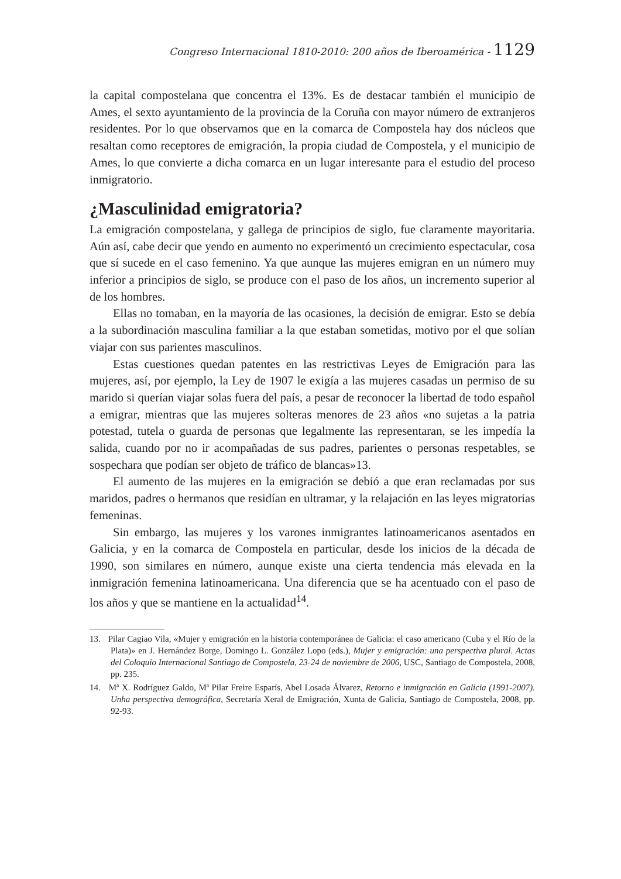Congreso Internacional 1810-2010: 200 años de Iberoamérica - 1129
la capital compostelana que concentra el 13%. Es de destacar también el municipio de Ames, el sexto ayuntamiento de la provincia de la Coruña con mayor número de extranjeros residentes. Por lo que observamos que en la comarca de Compostela hay dos núcleos que resaltan como receptores de emigración, la propia ciudad de Compostela, y el municipio de Ames, lo que convierte a dicha comarca en un lugar interesante para el estudio del proceso inmigratorio.
¿Masculinidad emigratoria?
La emigración compostelana, y gallega de principios de siglo, fue claramente mayoritaria. Aún así, cabe decir que yendo en aumento no experimentó un crecimiento espectacular, cosa que sí sucede en el caso femenino. Ya que aunque las mujeres emigran en un número muy inferior a principios de siglo, se produce con el paso de los años, un incremento superior al de los hombres.
Ellas no tomaban, en la mayoría de las ocasiones, la decisión de emigrar. Esto se debía a la subordinación masculina familiar a la que estaban sometidas, motivo por el que solían viajar con sus parientes masculinos.
Estas cuestiones quedan patentes en las restrictivas Leyes de Emigración para las mujeres, así, por ejemplo, la Ley de 1907 le exigía a las mujeres casadas un permiso de su marido si querían viajar solas fuera del país, a pesar de reconocer la libertad de todo español a emigrar, mientras que las mujeres solteras menores de 23 años «no sujetas a la patria potestad, tutela o guarda de personas que legalmente las representaran, se les impedía la salida, cuando por no ir acompañadas de sus padres, parientes o personas respetables, se sospechara que podían ser objeto de tráfico de blancas»13.
El aumento de las mujeres en la emigración se debió a que eran reclamadas por sus maridos, padres o hermanos que residían en ultramar, y la relajación en las leyes migratorias femeninas.
Sin embargo, las mujeres y los varones inmigrantes latinoamericanos asentados en Galicia, y en la comarca de Compostela en particular, desde los inicios de la década de 1990, son similares en número, aunque existe una cierta tendencia más elevada en la inmigración femenina latinoamericana. Una diferencia que se ha acentuado con el paso de los años y que se mantiene en la actualidad<sup>14</sup>.
13. Pilar Cagiao Vila, «Mujer y emigración en la historia contemporánea de Galicia: el caso americano (Cuba y el Río de la Plata)» en J. Hernández Borge, Domingo L. González Lopo (eds.), Mujer y emigración: una perspectiva plural. Actas del Coloquio Internacional Santiago de Compostela, 23-24 de noviembre de 2006, USC, Santiago de Compostela, 2008, pp. 235.
14. Mª X. Rodríguez Galdo, Mª Pilar Freire Esparís, Abel Losada Álvarez, Retorno e inmigración en Galicia (1991-2007). Unha perspectiva demográfica, Secretaría Xeral de Emigración, Xunta de Galicia, Santiago de Compostela, 2008, pp. 92-93.